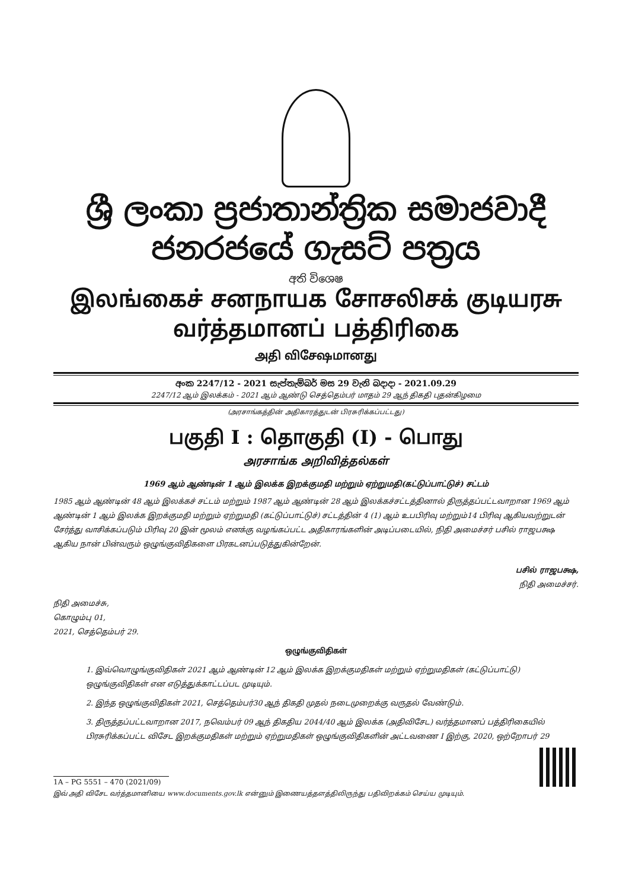ශ්‍රී ලංකා ප්‍රජාතාන්ත්‍රික සමාජවාදී ජනරජයේ ගැසට් පත්‍රය
අති විශෙෂ
இலங்கைச் சனநாயக சோசலிசக் குடியரசு வர்த்தமானப் பத்திரிகை
அதி விசேஷமானது
අංක 2247/12 - 2021 සැප්තැම්බර් මස 29 වැනි බදාදා - 2021.09.29
2247/12 ஆம் இலக்கம் - 2021 ஆம் ஆண்டு செத்தெம்பர் மாதம் 29 ஆந் திகதி புதன்கிழமை
(அரசாங்கத்தின் அதிகாரத்துடன் பிரசுரிக்கப்பட்டது)
பகுதி I : தொகுதி (I) - பொது
அரசாங்க அறிவித்தல்கள்
1969 ஆம் ஆண்டின் 1 ஆம் இலக்க இறக்குமதி மற்றும் ஏற்றுமதி(கட்டுப்பாட்டுச்) சட்டம்
1985 ஆம் ஆண்டின் 48 ஆம் இலக்கச் சட்டம் மற்றும் 1987 ஆம் ஆண்டின் 28 ஆம் இலக்கச்சட்டத்தினால் திருத்தப்பட்டவாறான 1969 ஆம் ஆண்டின் 1 ஆம் இலக்க இறக்குமதி மற்றும் ஏற்றுமதி (கட்டுப்பாட்டுச்) சட்டத்தின் 4 (1) ஆம் உபபிரிவு மற்றும்14 பிரிவு ஆகியவற்றுடன் சேர்த்து வாசிக்கப்படும் பிரிவு 20 இன் மூலம் எனக்கு வழங்கப்பட்ட அதிகாரங்களின் அடிப்படையில், நிதி அமைச்சர் பசில் ராஜபக்ஷ ஆகிய நான் பின்வரும் ஒழுங்குவிதிகளை பிரகடனப்படுத்துகின்றேன்.
பசில் ராஜபக்ஷ,
நிதி அமைச்சர்.
நிதி அமைச்சு,
கொழும்பு 01,
2021, செத்தெம்பர் 29.
ஒழுங்குவிதிகள்
1. இவ்வொழுங்குவிதிகள் 2021 ஆம் ஆண்டின் 12 ஆம் இலக்க இறக்குமதிகள் மற்றும் ஏற்றுமதிகள் (கட்டுப்பாட்டு) ஒழுங்குவிதிகள் என எடுத்துக்காட்டப்பட முடியும்.
2. இந்த ஒழுங்குவிதிகள் 2021, செத்தெம்பர்30 ஆந் திகதி முதல் நடைமுறைக்கு வருதல் வேண்டும்.
3. திருத்தப்பட்டவாறான 2017, நவெம்பர் 09 ஆந் திகதிய 2044/40 ஆம் இலக்க (அதிவிசேட) வர்த்தமானப் பத்திரிகையில் பிரசுரிக்கப்பட்ட விசேட இறக்குமதிகள் மற்றும் ஏற்றுமதிகள் ஒழுங்குவிதிகளின் அட்டவணை I இற்கு, 2020, ஒற்றோபர் 29
1A – PG 5551 – 470 (2021/09)
இவ் அதி விசேட வர்த்தமானியை www.documents.gov.lk என்னும் இணையத்தளத்திலிருந்து பதிவிறக்கம் செய்ய முடியும்.